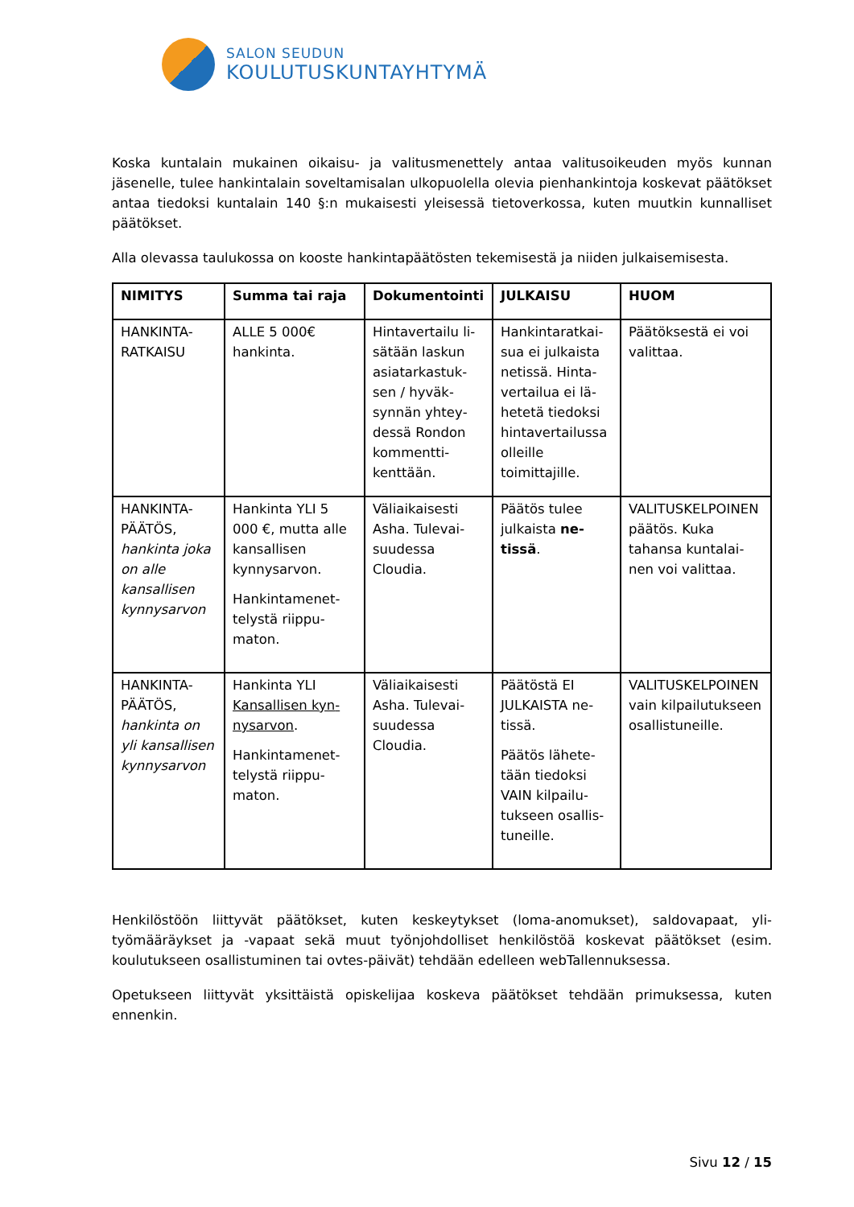SALON SEUDUN
KOULUTUSKUNTAYHTYMÄ
Koska kuntalain mukainen oikaisu- ja valitusmenettely antaa valitusoikeuden myös kunnan jäsenelle, tulee hankintalain soveltamisalan ulkopuolella olevia pienhankintoja koskevat päätökset antaa tiedoksi kuntalain 140 §:n mukaisesti yleisessä tietoverkossa, kuten muut­kin kunnalliset päätökset.
Alla olevassa taulukossa on kooste hankintapäätösten tekemisestä ja niiden julkaisemisesta.
| NIMITYS | Summa tai raja | Dokumen­tointi | JULKAISU | HUOM |
| --- | --- | --- | --- | --- |
| HANKINTA-RATKAISU | ALLE 5 000€ hankinta. | Hintavertailu li­sätään laskun asiatarkastuk­sen / hyväk­synnän yhtey­dessä Rondon kommentti­kenttään. | Hankintaratkai­sua ei julkaista netissä. Hinta­vertailua ei lä­hetetä tiedoksi hintavertai­lussa olleille toimittajille. | Päätöksestä ei voi valittaa. |
| HANKINTA-PÄÄTÖS, hankinta joka on alle kansallisen kynnysarvon | Hankinta YLI 5 000 €, mutta alle kansallisen kynnysarvon. Hankintamenet­telystä riippu­maton. | Väliaikaisesti Asha. Tulevai­suudessa Cloudia. | Päätös tulee julkaista ne­tissä . | VALITUSKELPOI­NEN päätös. Kuka tahansa kuntalai­nen voi valittaa. |
| HANKINTA-PÄÄTÖS, hankinta on yli kansalli­sen kynnys­arvon | Hankinta YLI Kansallisen kyn­nysarvon . Hankintamenet­telystä riippu­maton. | Väliaikaisesti Asha. Tulevai­suudessa Cloudia. | Päätöstä EI JULKAISTA ne­tissä. Päätös lähete­tään tiedoksi VAIN kilpailu­tukseen osallis­tuneille. | VALITUSKELPOI­NEN vain kilpailu­tukseen osallistu­neille. |
Henkilöstöön liittyvät päätökset, kuten keskeytykset (loma-anomukset), saldovapaat, yli­työmääräykset ja -vapaat sekä muut työnjohdolliset henkilöstöä koskevat päätökset (esim. koulutukseen osallistuminen tai ovtes-päivät) tehdään edelleen webTallennuksessa.
Opetukseen liittyvät yksittäistä opiskelijaa koskeva päätökset tehdään primuksessa, kuten ennenkin.
Sivu 12 / 15